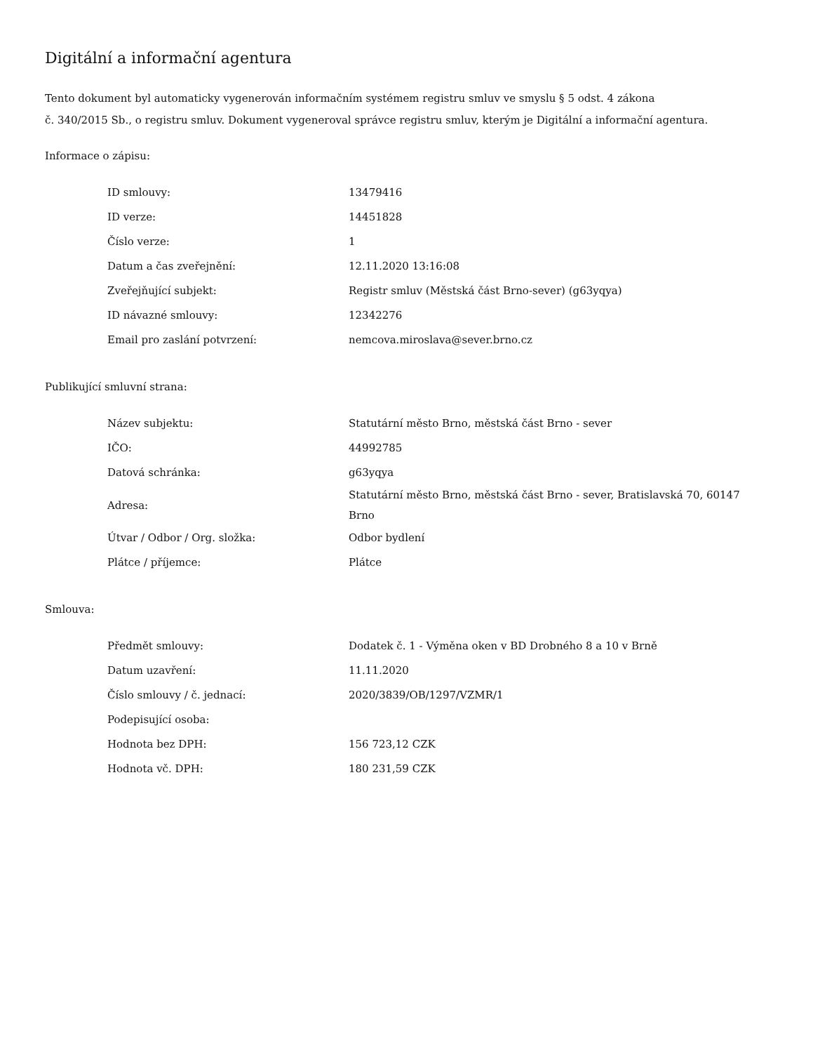Digitální a informační agentura
Tento dokument byl automaticky vygenerován informačním systémem registru smluv ve smyslu § 5 odst. 4 zákona
č. 340/2015 Sb., o registru smluv. Dokument vygeneroval správce registru smluv, kterým je Digitální a informační agentura.
Informace o zápisu:
| ID smlouvy: | 13479416 |
| ID verze: | 14451828 |
| Číslo verze: | 1 |
| Datum a čas zveřejnění: | 12.11.2020 13:16:08 |
| Zveřejňující subjekt: | Registr smluv (Městská část Brno-sever) (g63yqya) |
| ID návazné smlouvy: | 12342276 |
| Email pro zaslání potvrzení: | nemcova.miroslava@sever.brno.cz |
Publikující smluvní strana:
| Název subjektu: | Statutární město Brno, městská část Brno - sever |
| IČO: | 44992785 |
| Datová schránka: | g63yqya |
| Adresa: | Statutární město Brno, městská část Brno - sever, Bratislavská 70, 60147 Brno |
| Útvar / Odbor / Org. složka: | Odbor bydlení |
| Plátce / příjemce: | Plátce |
Smlouva:
| Předmět smlouvy: | Dodatek č. 1 - Výměna oken v BD Drobného 8 a 10 v Brně |
| Datum uzavření: | 11.11.2020 |
| Číslo smlouvy / č. jednací: | 2020/3839/OB/1297/VZMR/1 |
| Podepisující osoba: | |
| Hodnota bez DPH: | 156 723,12 CZK |
| Hodnota vč. DPH: | 180 231,59 CZK |